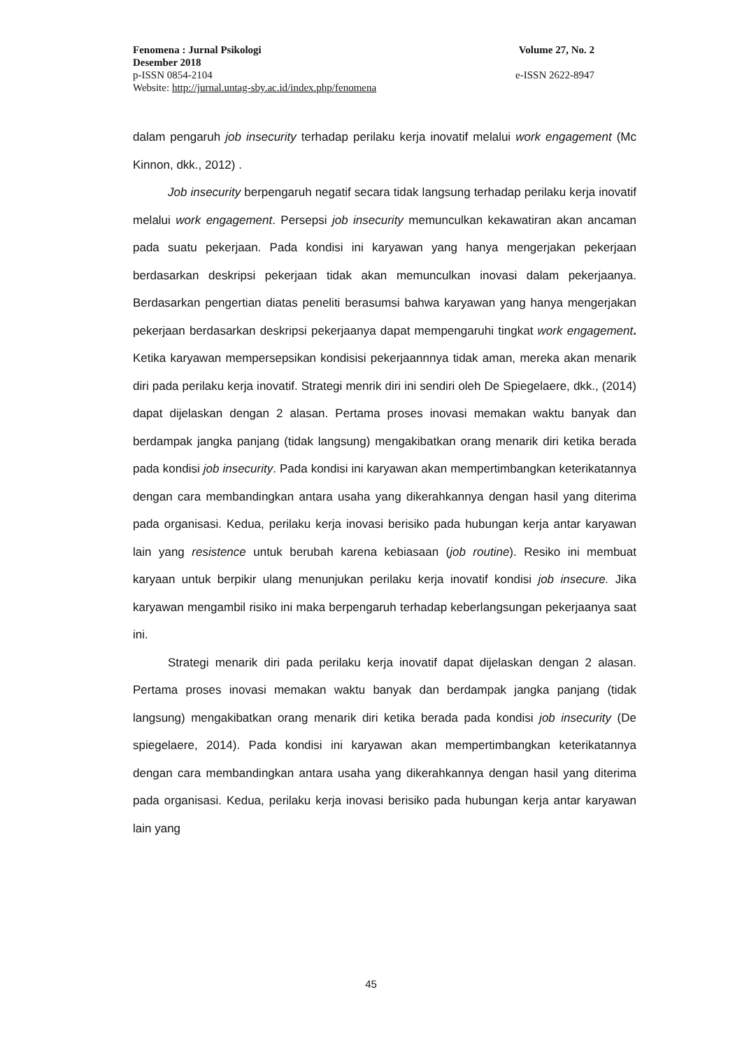Fenomena : Jurnal Psikologi Volume 27, No. 2
Desember 2018
p-ISSN 0854-2104 e-ISSN 2622-8947
Website: http://jurnal.untag-sby.ac.id/index.php/fenomena
dalam pengaruh job insecurity terhadap perilaku kerja inovatif melalui work engagement (Mc Kinnon, dkk., 2012) .
Job insecurity berpengaruh negatif secara tidak langsung terhadap perilaku kerja inovatif melalui work engagement. Persepsi job insecurity memunculkan kekawatiran akan ancaman pada suatu pekerjaan. Pada kondisi ini karyawan yang hanya mengerjakan pekerjaan berdasarkan deskripsi pekerjaan tidak akan memunculkan inovasi dalam pekerjaanya. Berdasarkan pengertian diatas peneliti berasumsi bahwa karyawan yang hanya mengerjakan pekerjaan berdasarkan deskripsi pekerjaanya dapat mempengaruhi tingkat work engagement. Ketika karyawan mempersepsikan kondisisi pekerjaannnya tidak aman, mereka akan menarik diri pada perilaku kerja inovatif. Strategi menrik diri ini sendiri oleh De Spiegelaere, dkk., (2014) dapat dijelaskan dengan 2 alasan. Pertama proses inovasi memakan waktu banyak dan berdampak jangka panjang (tidak langsung) mengakibatkan orang menarik diri ketika berada pada kondisi job insecurity. Pada kondisi ini karyawan akan mempertimbangkan keterikatannya dengan cara membandingkan antara usaha yang dikerahkannya dengan hasil yang diterima pada organisasi. Kedua, perilaku kerja inovasi berisiko pada hubungan kerja antar karyawan lain yang resistence untuk berubah karena kebiasaan (job routine). Resiko ini membuat karyaan untuk berpikir ulang menunjukan perilaku kerja inovatif kondisi job insecure. Jika karyawan mengambil risiko ini maka berpengaruh terhadap keberlangsungan pekerjaanya saat ini.
Strategi menarik diri pada perilaku kerja inovatif dapat dijelaskan dengan 2 alasan. Pertama proses inovasi memakan waktu banyak dan berdampak jangka panjang (tidak langsung) mengakibatkan orang menarik diri ketika berada pada kondisi job insecurity (De spiegelaere, 2014). Pada kondisi ini karyawan akan mempertimbangkan keterikatannya dengan cara membandingkan antara usaha yang dikerahkannya dengan hasil yang diterima pada organisasi. Kedua, perilaku kerja inovasi berisiko pada hubungan kerja antar karyawan lain yang
45